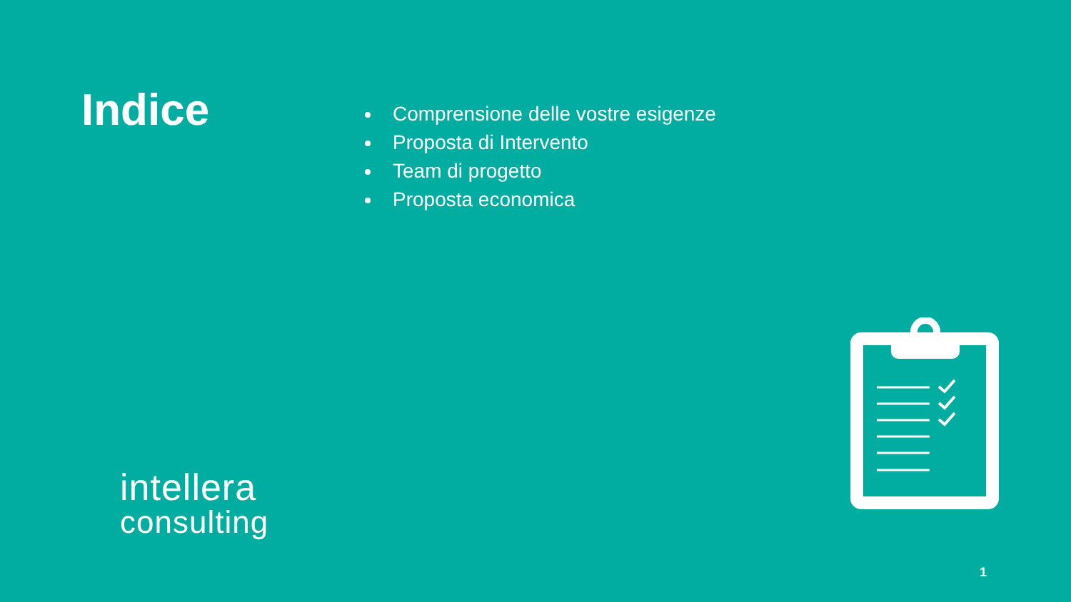Indice
Comprensione delle vostre esigenze
Proposta di Intervento
Team di progetto
Proposta economica
intellera
consulting
1